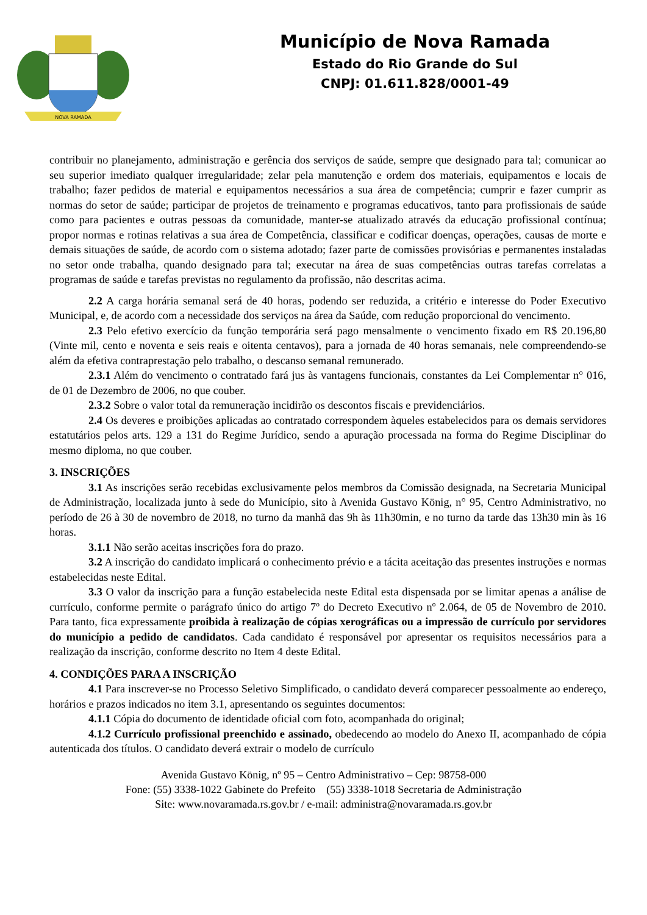NOVA RAMADA
Município de Nova Ramada
Estado do Rio Grande do Sul
CNPJ: 01.611.828/0001-49
contribuir no planejamento, administração e gerência dos serviços de saúde, sempre que designado para tal; comunicar ao seu superior imediato qualquer irregularidade; zelar pela manutenção e ordem dos materiais, equipamentos e locais de trabalho; fazer pedidos de material e equipamentos necessários a sua área de competência; cumprir e fazer cumprir as normas do setor de saúde; participar de projetos de treinamento e programas educativos, tanto para profissionais de saúde como para pacientes e outras pessoas da comunidade, manter-se atualizado através da educação profissional contínua; propor normas e rotinas relativas a sua área de Competência, classificar e codificar doenças, operações, causas de morte e demais situações de saúde, de acordo com o sistema adotado; fazer parte de comissões provisórias e permanentes instaladas no setor onde trabalha, quando designado para tal; executar na área de suas competências outras tarefas correlatas a programas de saúde e tarefas previstas no regulamento da profissão, não descritas acima.
2.2 A carga horária semanal será de 40 horas, podendo ser reduzida, a critério e interesse do Poder Executivo Municipal, e, de acordo com a necessidade dos serviços na área da Saúde, com redução proporcional do vencimento.
2.3 Pelo efetivo exercício da função temporária será pago mensalmente o vencimento fixado em R$ 20.196,80 (Vinte mil, cento e noventa e seis reais e oitenta centavos), para a jornada de 40 horas semanais, nele compreendendo-se além da efetiva contraprestação pelo trabalho, o descanso semanal remunerado.
2.3.1 Além do vencimento o contratado fará jus às vantagens funcionais, constantes da Lei Complementar n° 016, de 01 de Dezembro de 2006, no que couber.
2.3.2 Sobre o valor total da remuneração incidirão os descontos fiscais e previdenciários.
2.4 Os deveres e proibições aplicadas ao contratado correspondem àqueles estabelecidos para os demais servidores estatutários pelos arts. 129 a 131 do Regime Jurídico, sendo a apuração processada na forma do Regime Disciplinar do mesmo diploma, no que couber.
3. INSCRIÇÕES
3.1 As inscrições serão recebidas exclusivamente pelos membros da Comissão designada, na Secretaria Municipal de Administração, localizada junto à sede do Município, sito à Avenida Gustavo König, n° 95, Centro Administrativo, no período de 26 à 30 de novembro de 2018, no turno da manhã das 9h às 11h30min, e no turno da tarde das 13h30 min às 16 horas.
3.1.1 Não serão aceitas inscrições fora do prazo.
3.2 A inscrição do candidato implicará o conhecimento prévio e a tácita aceitação das presentes instruções e normas estabelecidas neste Edital.
3.3 O valor da inscrição para a função estabelecida neste Edital esta dispensada por se limitar apenas a análise de currículo, conforme permite o parágrafo único do artigo 7º do Decreto Executivo nº 2.064, de 05 de Novembro de 2010. Para tanto, fica expressamente proibida à realização de cópias xerográficas ou a impressão de currículo por servidores do município a pedido de candidatos. Cada candidato é responsável por apresentar os requisitos necessários para a realização da inscrição, conforme descrito no Item 4 deste Edital.
4. CONDIÇÕES PARA A INSCRIÇÃO
4.1 Para inscrever-se no Processo Seletivo Simplificado, o candidato deverá comparecer pessoalmente ao endereço, horários e prazos indicados no item 3.1, apresentando os seguintes documentos:
4.1.1 Cópia do documento de identidade oficial com foto, acompanhada do original;
4.1.2 Currículo profissional preenchido e assinado, obedecendo ao modelo do Anexo II, acompanhado de cópia autenticada dos títulos. O candidato deverá extrair o modelo de currículo
Avenida Gustavo König, nº 95 – Centro Administrativo – Cep: 98758-000
Fone: (55) 3338-1022 Gabinete do Prefeito (55) 3338-1018 Secretaria de Administração
Site: www.novaramada.rs.gov.br / e-mail: administra@novaramada.rs.gov.br